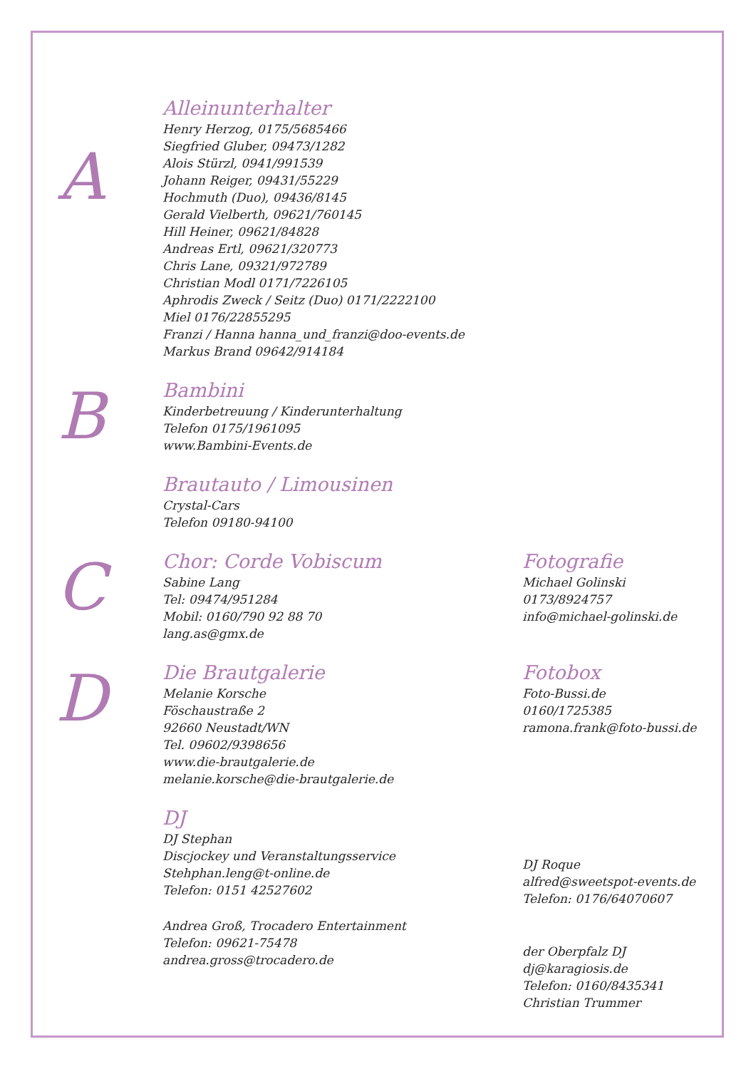A
Alleinunterhalter
Henry Herzog, 0175/5685466
Siegfried Gluber, 09473/1282
Alois Stürzl, 0941/991539
Johann Reiger, 09431/55229
Hochmuth (Duo), 09436/8145
Gerald Vielberth, 09621/760145
Hill Heiner, 09621/84828
Andreas Ertl, 09621/320773
Chris Lane, 09321/972789
Christian Modl 0171/7226105
Aphrodis Zweck / Seitz (Duo) 0171/2222100
Miel 0176/22855295
Franzi / Hanna hanna_und_franzi@doo-events.de
Markus Brand 09642/914184
B
Bambini
Kinderbetreuung / Kinderunterhaltung
Telefon 0175/1961095
www.Bambini-Events.de
Brautauto / Limousinen
Crystal-Cars
Telefon 09180-94100
C
Chor: Corde Vobiscum
Sabine Lang
Tel: 09474/951284
Mobil: 0160/790 92 88 70
lang.as@gmx.de
Fotografie
Michael Golinski
0173/8924757
info@michael-golinski.de
D
Die Brautgalerie
Melanie Korsche
Föschaustraße 2
92660 Neustadt/WN
Tel. 09602/9398656
www.die-brautgalerie.de
melanie.korsche@die-brautgalerie.de
DJ
DJ Stephan
Discjockey und Veranstaltungsservice
Stehphan.leng@t-online.de
Telefon: 0151 42527602
Andrea Groß, Trocadero Entertainment
Telefon: 09621-75478
andrea.gross@trocadero.de
Fotobox
Foto-Bussi.de
0160/1725385
ramona.frank@foto-bussi.de
DJ Roque
alfred@sweetspot-events.de
Telefon: 0176/64070607
der Oberpfalz DJ
dj@karagiosis.de
Telefon: 0160/8435341
Christian Trummer